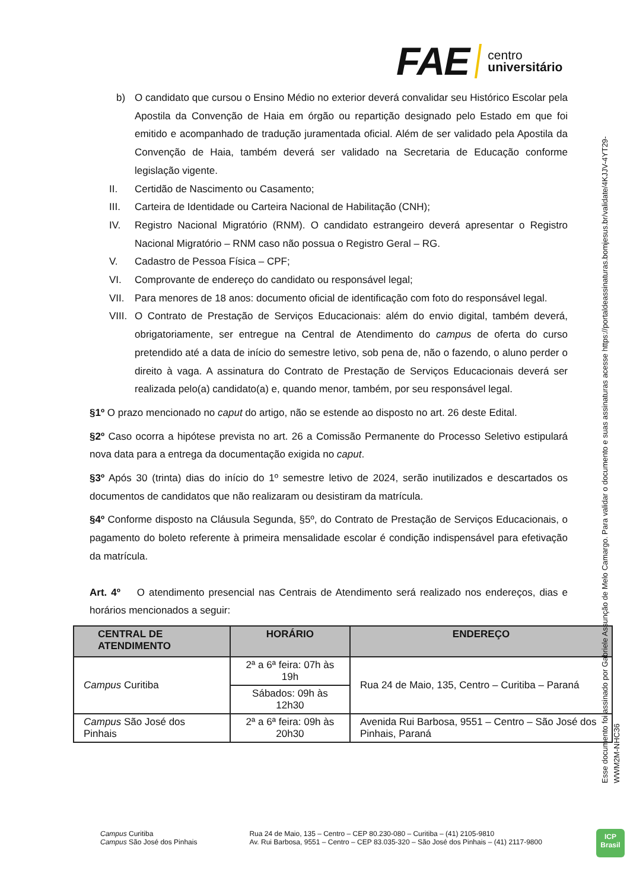FAE centro
universitário
b) O candidato que cursou o Ensino Médio no exterior deverá convalidar seu Histórico Escolar pela Apostila da Convenção de Haia em órgão ou repartição designado pelo Estado em que foi emitido e acompanhado de tradução juramentada oficial. Além de ser validado pela Apostila da Convenção de Haia, também deverá ser validado na Secretaria de Educação conforme legislação vigente.
II. Certidão de Nascimento ou Casamento;
III. Carteira de Identidade ou Carteira Nacional de Habilitação (CNH);
IV. Registro Nacional Migratório (RNM). O candidato estrangeiro deverá apresentar o Registro Nacional Migratório – RNM caso não possua o Registro Geral – RG.
V. Cadastro de Pessoa Física – CPF;
VI. Comprovante de endereço do candidato ou responsável legal;
VII. Para menores de 18 anos: documento oficial de identificação com foto do responsável legal.
VIII. O Contrato de Prestação de Serviços Educacionais: além do envio digital, também deverá, obrigatoriamente, ser entregue na Central de Atendimento do campus de oferta do curso pretendido até a data de início do semestre letivo, sob pena de, não o fazendo, o aluno perder o direito à vaga. A assinatura do Contrato de Prestação de Serviços Educacionais deverá ser realizada pelo(a) candidato(a) e, quando menor, também, por seu responsável legal.
§1º O prazo mencionado no caput do artigo, não se estende ao disposto no art. 26 deste Edital.
§2º Caso ocorra a hipótese prevista no art. 26 a Comissão Permanente do Processo Seletivo estipulará nova data para a entrega da documentação exigida no caput.
§3º Após 30 (trinta) dias do início do 1º semestre letivo de 2024, serão inutilizados e descartados os documentos de candidatos que não realizaram ou desistiram da matrícula.
§4º Conforme disposto na Cláusula Segunda, §5º, do Contrato de Prestação de Serviços Educacionais, o pagamento do boleto referente à primeira mensalidade escolar é condição indispensável para efetivação da matrícula.
Art. 4º O atendimento presencial nas Centrais de Atendimento será realizado nos endereços, dias e horários mencionados a seguir:
| CENTRAL DE ATENDIMENTO | HORÁRIO | ENDEREÇO |
| --- | --- | --- |
| Campus Curitiba | 2ª a 6ª feira: 07h às 19h | Rua 24 de Maio, 135, Centro – Curitiba – Paraná |
| | Sábados: 09h às 12h30 | |
| Campus São José dos Pinhais | 2ª a 6ª feira: 09h às 20h30 | Avenida Rui Barbosa, 9551 – Centro – São José dos Pinhais, Paraná |
Esse documento foi assinado por Gabriele Assunção de Melo Camargo. Para validar o documento e suas assinaturas acesse https://portaldeassinaturas.bomjesus.br/validate/4KJJV-4YT29-
WWM2M-NHC36
Campus Curitiba
Campus São José dos Pinhais
Rua 24 de Maio, 135 – Centro – CEP 80.230-080 – Curitiba – (41) 2105-9810
Av. Rui Barbosa, 9551 – Centro – CEP 83.035-320 – São José dos Pinhais – (41) 2117-9800
ICP
Brasil